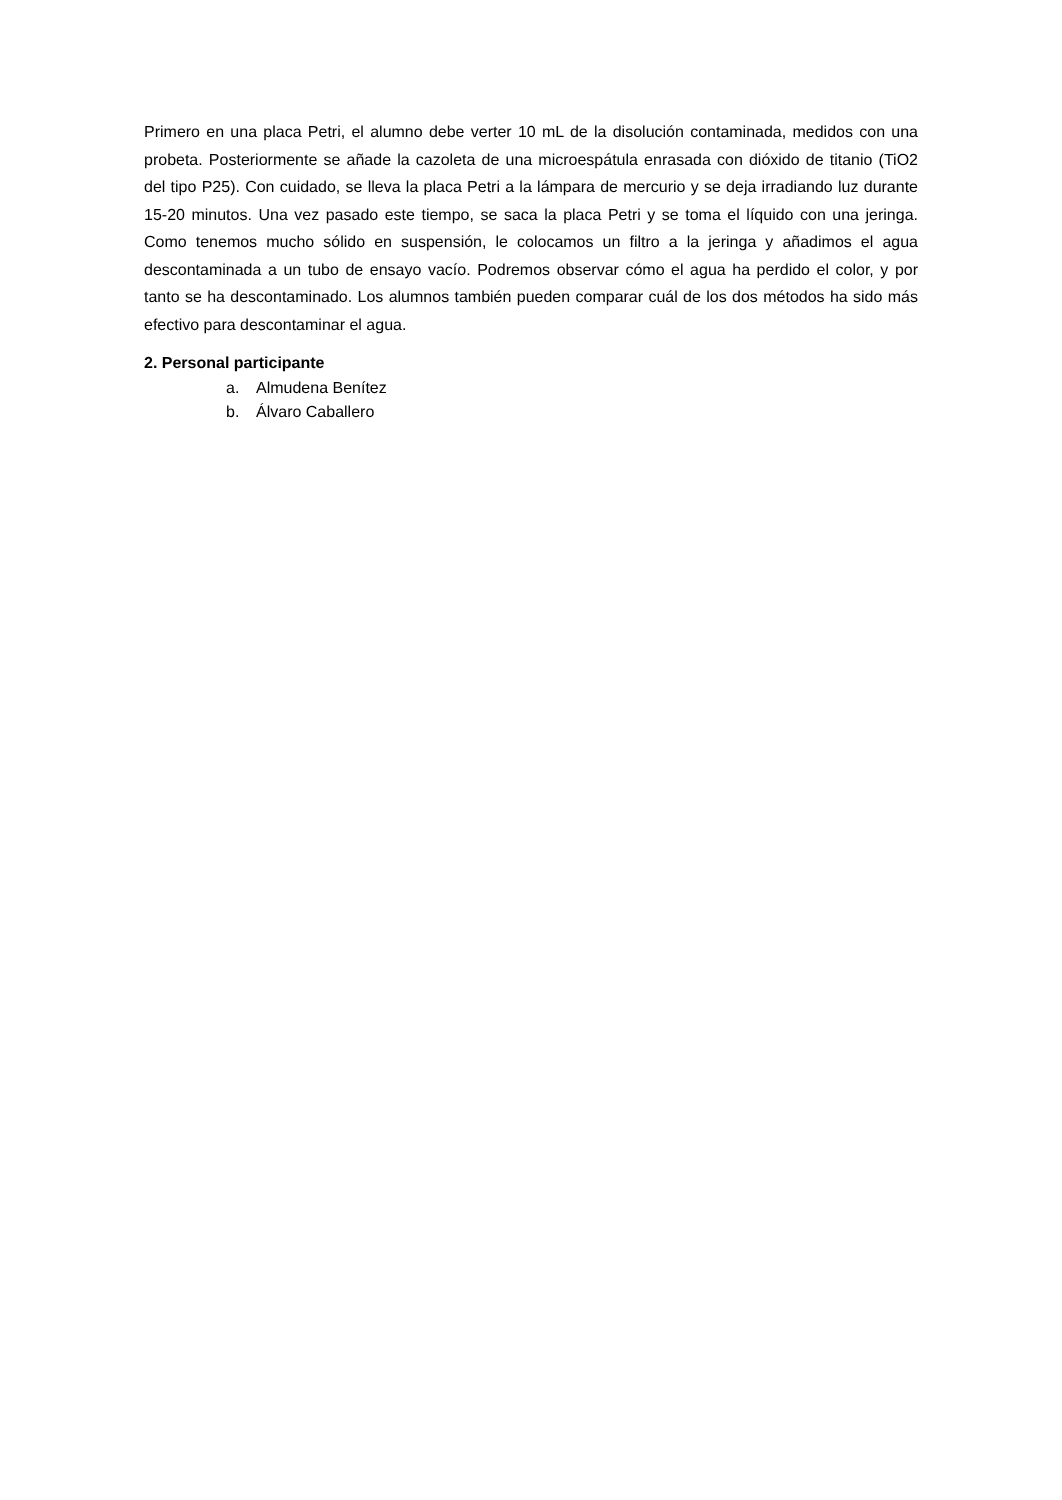Primero en una placa Petri, el alumno debe verter 10 mL de la disolución contaminada, medidos con una probeta. Posteriormente se añade la cazoleta de una microespátula enrasada con dióxido de titanio (TiO2 del tipo P25). Con cuidado, se lleva la placa Petri a la lámpara de mercurio y se deja irradiando luz durante 15-20 minutos. Una vez pasado este tiempo, se saca la placa Petri y se toma el líquido con una jeringa. Como tenemos mucho sólido en suspensión, le colocamos un filtro a la jeringa y añadimos el agua descontaminada a un tubo de ensayo vacío. Podremos observar cómo el agua ha perdido el color, y por tanto se ha descontaminado. Los alumnos también pueden comparar cuál de los dos métodos ha sido más efectivo para descontaminar el agua.
2. Personal participante
a. Almudena Benítez
b. Álvaro Caballero